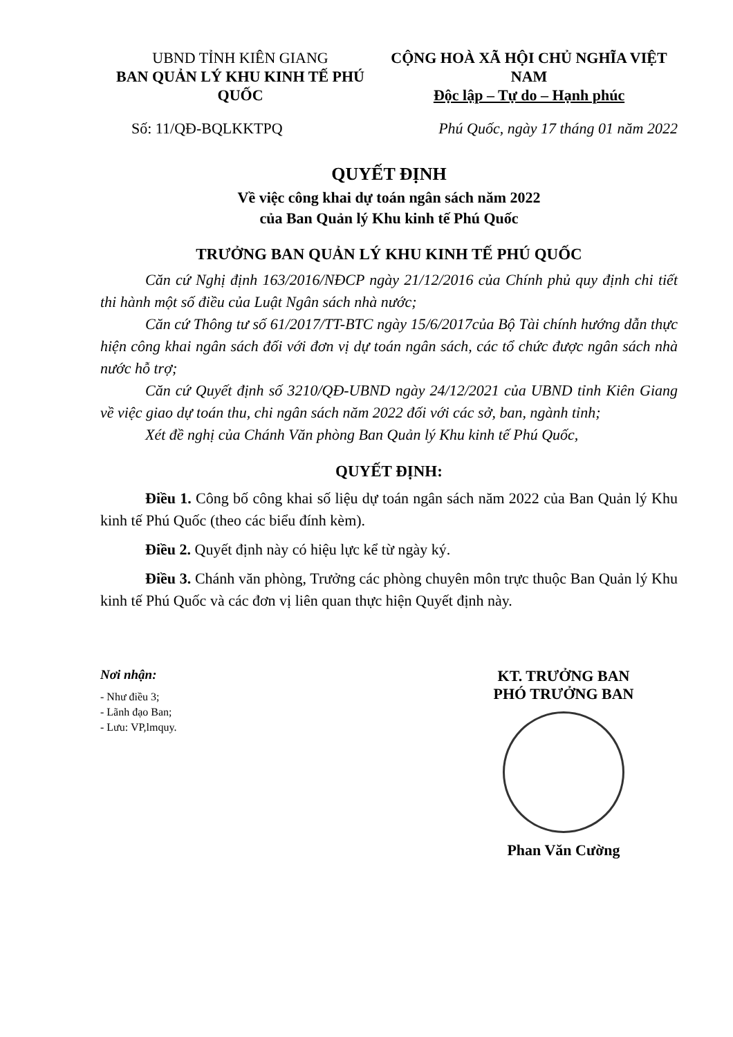UBND TỈNH KIÊN GIANG
BAN QUẢN LÝ KHU KINH TẾ PHÚ QUỐC
CỘNG HOÀ XÃ HỘI CHỦ NGHĨA VIỆT NAM
Độc lập – Tự do – Hạnh phúc
Số: 11/QĐ-BQLKKTPQ Phú Quốc, ngày 17 tháng 01 năm 2022
QUYẾT ĐỊNH
Về việc công khai dự toán ngân sách năm 2022
của Ban Quản lý Khu kinh tế Phú Quốc
TRƯỞNG BAN QUẢN LÝ KHU KINH TẾ PHÚ QUỐC
Căn cứ Nghị định 163/2016/NĐCP ngày 21/12/2016 của Chính phủ quy định chi tiết thi hành một số điều của Luật Ngân sách nhà nước;
Căn cứ Thông tư số 61/2017/TT-BTC ngày 15/6/2017của Bộ Tài chính hướng dẫn thực hiện công khai ngân sách đối với đơn vị dự toán ngân sách, các tổ chức được ngân sách nhà nước hỗ trợ;
Căn cứ Quyết định số 3210/QĐ-UBND ngày 24/12/2021 của UBND tỉnh Kiên Giang về việc giao dự toán thu, chi ngân sách năm 2022 đối với các sở, ban, ngành tỉnh;
Xét đề nghị của Chánh Văn phòng Ban Quản lý Khu kinh tế Phú Quốc,
QUYẾT ĐỊNH:
Điều 1. Công bố công khai số liệu dự toán ngân sách năm 2022 của Ban Quản lý Khu kinh tế Phú Quốc (theo các biểu đính kèm).
Điều 2. Quyết định này có hiệu lực kể từ ngày ký.
Điều 3. Chánh văn phòng, Trưởng các phòng chuyên môn trực thuộc Ban Quản lý Khu kinh tế Phú Quốc và các đơn vị liên quan thực hiện Quyết định này.
Nơi nhận:
- Như điều 3;
- Lãnh đạo Ban;
- Lưu: VP,lmquy.
KT. TRƯỞNG BAN
PHÓ TRƯỞNG BAN
Phan Văn Cường